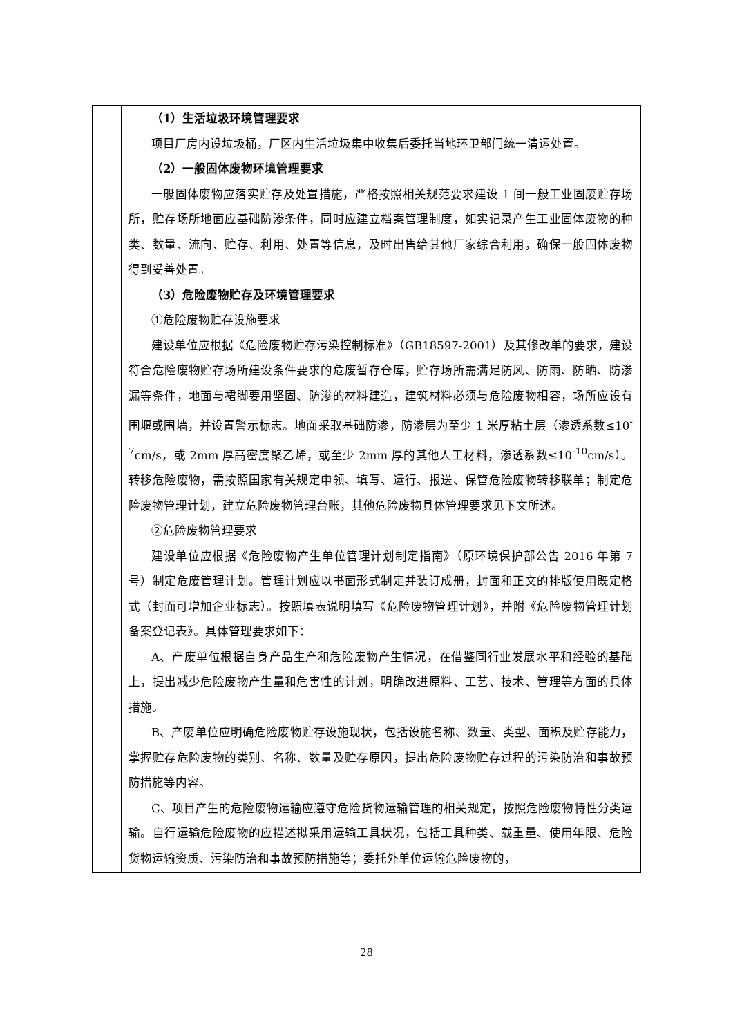| | （1）生活垃圾环境管理要求 项目厂房内设垃圾桶，厂区内生活垃圾集中收集后委托当地环卫部门统一清运处置。 （2）一般固体废物环境管理要求 一般固体废物应落实贮存及处置措施，严格按照相关规范要求建设 1 间一般工业固废贮存场所，贮存场所地面应基础防渗条件，同时应建立档案管理制度，如实记录产生工业固体废物的种类、数量、流向、贮存、利用、处置等信息，及时出售给其他厂家综合利用，确保一般固体废物得到妥善处置。 （3）危险废物贮存及环境管理要求 ①危险废物贮存设施要求 建设单位应根据《危险废物贮存污染控制标准》（GB18597-2001）及其修改单的要求，建设符合危险废物贮存场所建设条件要求的危废暂存仓库，贮存场所需满足防风、防雨、防晒、防渗漏等条件，地面与裙脚要用坚固、防渗的材料建造，建筑材料必须与危险废物相容，场所应设有围堰或围墙，并设置警示标志。地面采取基础防渗，防渗层为至少 1 米厚粘土层（渗透系数≤10<sup>-7</sup>cm/s，或 2mm 厚高密度聚乙烯，或至少 2mm 厚的其他人工材料，渗透系数≤10<sup>-10</sup>cm/s）。转移危险废物，需按照国家有关规定申领、填写、运行、报送、保管危险废物转移联单；制定危险废物管理计划，建立危险废物管理台账，其他危险废物具体管理要求见下文所述。 ②危险废物管理要求 建设单位应根据《危险废物产生单位管理计划制定指南》（原环境保护部公告 2016 年第 7 号）制定危废管理计划。管理计划应以书面形式制定并装订成册，封面和正文的排版使用既定格式（封面可增加企业标志）。按照填表说明填写《危险废物管理计划》，并附《危险废物管理计划备案登记表》。具体管理要求如下： A、产废单位根据自身产品生产和危险废物产生情况，在借鉴同行业发展水平和经验的基础上，提出减少危险废物产生量和危害性的计划，明确改进原料、工艺、技术、管理等方面的具体措施。 B、产废单位应明确危险废物贮存设施现状，包括设施名称、数量、类型、面积及贮存能力，掌握贮存危险废物的类别、名称、数量及贮存原因，提出危险废物贮存过程的污染防治和事故预防措施等内容。 C、项目产生的危险废物运输应遵守危险货物运输管理的相关规定，按照危险废物特性分类运输。自行运输危险废物的应描述拟采用运输工具状况，包括工具种类、载重量、使用年限、危险货物运输资质、污染防治和事故预防措施等；委托外单位运输危险废物的， |
28